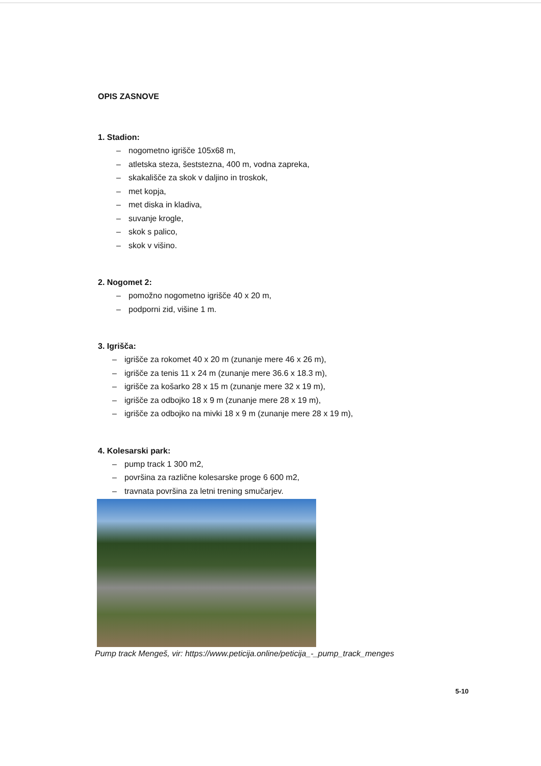OPIS ZASNOVE
1. Stadion:
– nogometno igrišče 105x68 m,
– atletska steza, šeststezna, 400 m, vodna zapreka,
– skakališče za skok v daljino in troskok,
– met kopja,
– met diska in kladiva,
– suvanje krogle,
– skok s palico,
– skok v višino.
2. Nogomet 2:
– pomožno nogometno igrišče 40 x 20 m,
– podporni zid, višine 1 m.
3. Igrišča:
– igrišče za rokomet 40 x 20 m (zunanje mere 46 x 26 m),
– igrišče za tenis 11 x 24 m (zunanje mere 36.6 x 18.3 m),
– igrišče za košarko 28 x 15 m (zunanje mere 32 x 19 m),
– igrišče za odbojko 18 x 9 m (zunanje mere 28 x 19 m),
– igrišče za odbojko na mivki 18 x 9 m (zunanje mere 28 x 19 m),
4. Kolesarski park:
– pump track 1 300 m2,
– površina za različne kolesarske proge 6 600 m2,
– travnata površina za letni trening smučarjev.
Pump track Mengeš, vir: https://www.peticija.online/peticija_-_pump_track_menges
5-10